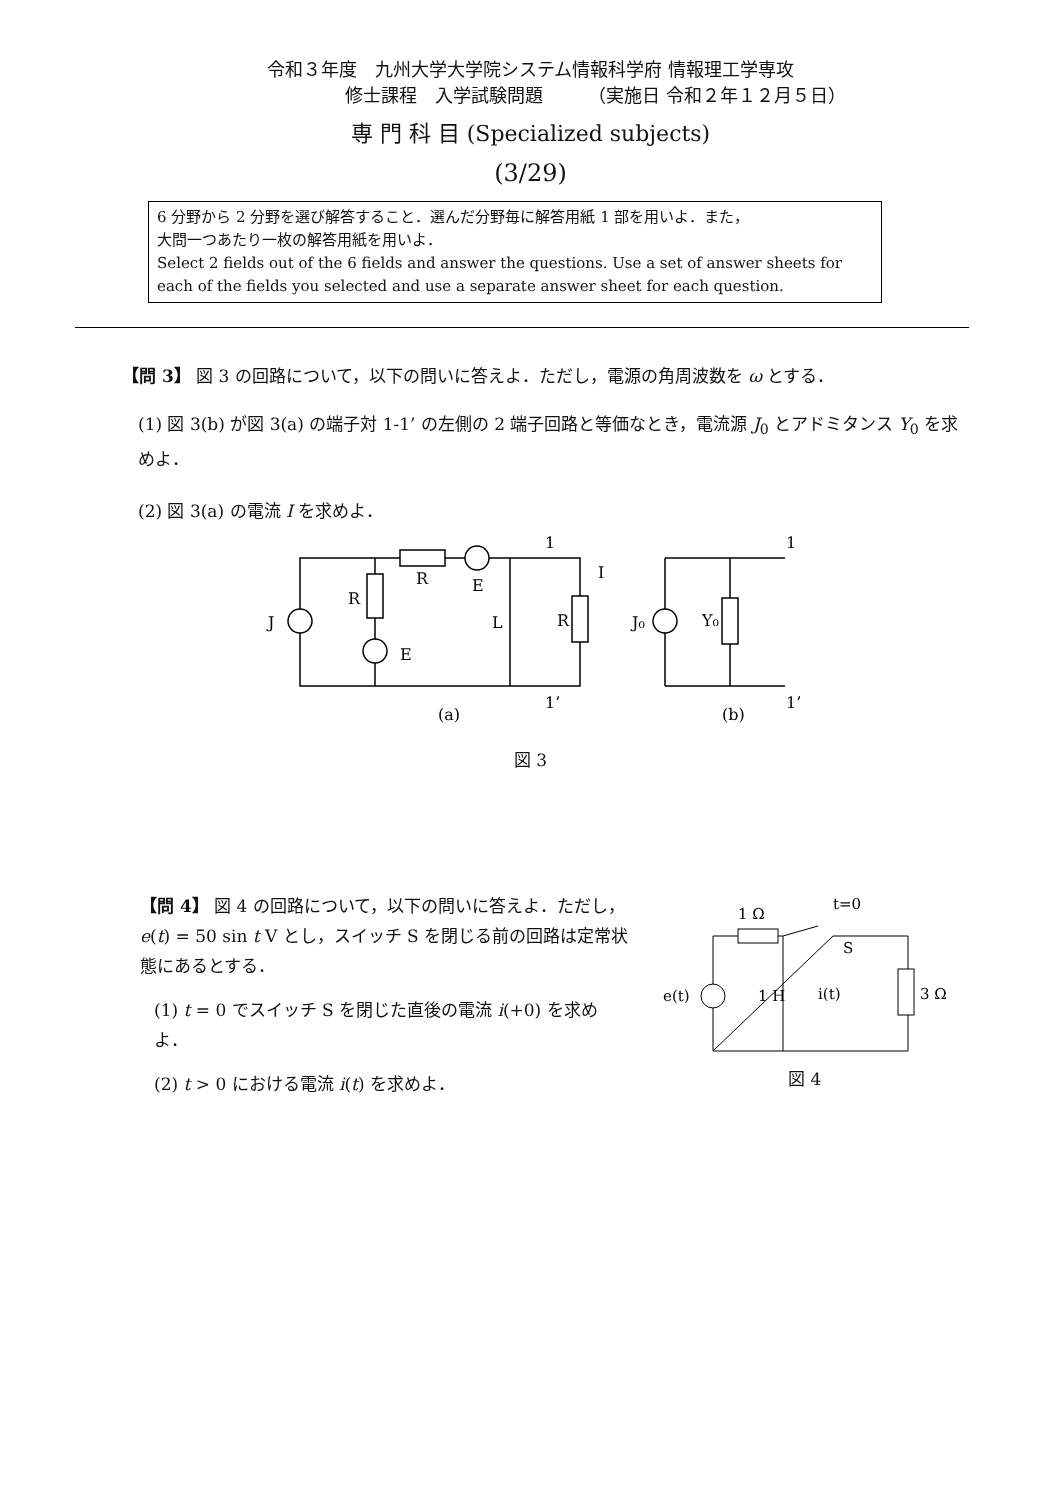令和３年度　九州大学大学院システム情報科学府 情報理工学専攻
修士課程　入学試験問題　　　（実施日 令和２年１２月５日）
専 門 科 目 (Specialized subjects)
(3/29)
6 分野から 2 分野を選び解答すること．選んだ分野毎に解答用紙 1 部を用いよ．また，
大問一つあたり一枚の解答用紙を用いよ．
Select 2 fields out of the 6 fields and answer the questions. Use a set of answer sheets for each of the fields you selected and use a separate answer sheet for each question.
【問 3】 図 3 の回路について，以下の問いに答えよ．ただし，電源の角周波数を ω とする．
(1) 図 3(b) が図 3(a) の端子対 1-1’ の左側の 2 端子回路と等価なとき，電流源 J<sub>0</sub> とアドミタンス Y<sub>0</sub> を求めよ．
(2) 図 3(a) の電流 I を求めよ．
J
R
R
E
E
L
R
I
1
1’
(a)
J₀
Y₀
1
1’
(b)
図 3
【問 4】 図 4 の回路について，以下の問いに答えよ．ただし，e(t) = 50 sin t V とし，スイッチ S を閉じる前の回路は定常状態にあるとする．
(1) t = 0 でスイッチ S を閉じた直後の電流 i(+0) を求めよ．
(2) t > 0 における電流 i(t) を求めよ．
1 Ω
t=0
S
e(t)
1 H
i(t)
3 Ω
図 4